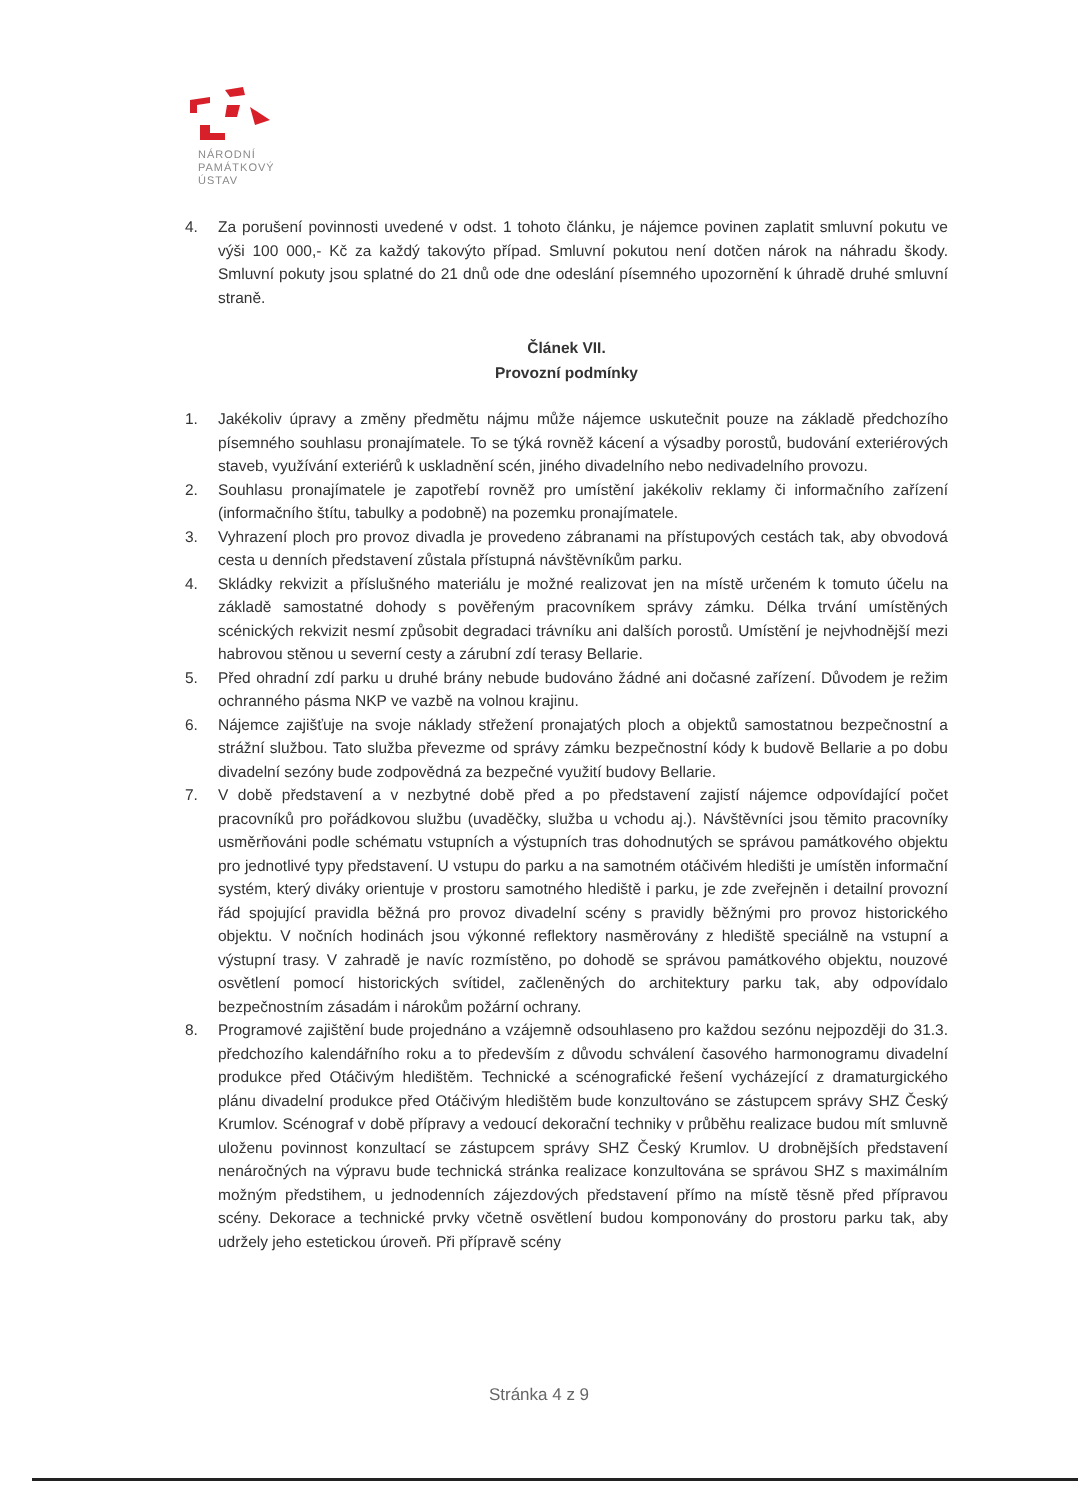NÁRODNÍ
PAMÁTKOVÝ
ÚSTAV
4. Za porušení povinnosti uvedené v odst. 1 tohoto článku, je nájemce povinen zaplatit smluvní pokutu ve výši 100 000,- Kč za každý takovýto případ. Smluvní pokutou není dotčen nárok na náhradu škody. Smluvní pokuty jsou splatné do 21 dnů ode dne odeslání písemného upozornění k úhradě druhé smluvní straně.
Článek VII.
Provozní podmínky
1. Jakékoliv úpravy a změny předmětu nájmu může nájemce uskutečnit pouze na základě předchozího písemného souhlasu pronajímatele. To se týká rovněž kácení a výsadby porostů, budování exteriérových staveb, využívání exteriérů k uskladnění scén, jiného divadelního nebo nedivadelního provozu.
2. Souhlasu pronajímatele je zapotřebí rovněž pro umístění jakékoliv reklamy či informačního zařízení (informačního štítu, tabulky a podobně) na pozemku pronajímatele.
3. Vyhrazení ploch pro provoz divadla je provedeno zábranami na přístupových cestách tak, aby obvodová cesta u denních představení zůstala přístupná návštěvníkům parku.
4. Skládky rekvizit a příslušného materiálu je možné realizovat jen na místě určeném k tomuto účelu na základě samostatné dohody s pověřeným pracovníkem správy zámku. Délka trvání umístěných scénických rekvizit nesmí způsobit degradaci trávníku ani dalších porostů. Umístění je nejvhodnější mezi habrovou stěnou u severní cesty a zárubní zdí terasy Bellarie.
5. Před ohradní zdí parku u druhé brány nebude budováno žádné ani dočasné zařízení. Důvodem je režim ochranného pásma NKP ve vazbě na volnou krajinu.
6. Nájemce zajišťuje na svoje náklady střežení pronajatých ploch a objektů samostatnou bezpečnostní a strážní službou. Tato služba převezme od správy zámku bezpečnostní kódy k budově Bellarie a po dobu divadelní sezóny bude zodpovědná za bezpečné využití budovy Bellarie.
7. V době představení a v nezbytné době před a po představení zajistí nájemce odpovídající počet pracovníků pro pořádkovou službu (uvaděčky, služba u vchodu aj.). Návštěvníci jsou těmito pracovníky usměrňováni podle schématu vstupních a výstupních tras dohodnutých se správou památkového objektu pro jednotlivé typy představení. U vstupu do parku a na samotném otáčivém hledišti je umístěn informační systém, který diváky orientuje v prostoru samotného hlediště i parku, je zde zveřejněn i detailní provozní řád spojující pravidla běžná pro provoz divadelní scény s pravidly běžnými pro provoz historického objektu. V nočních hodinách jsou výkonné reflektory nasměrovány z hlediště speciálně na vstupní a výstupní trasy. V zahradě je navíc rozmístěno, po dohodě se správou památkového objektu, nouzové osvětlení pomocí historických svítidel, začleněných do architektury parku tak, aby odpovídalo bezpečnostním zásadám i nárokům požární ochrany.
8. Programové zajištění bude projednáno a vzájemně odsouhlaseno pro každou sezónu nejpozději do 31.3. předchozího kalendářního roku a to především z důvodu schválení časového harmonogramu divadelní produkce před Otáčivým hledištěm. Technické a scénografické řešení vycházející z dramaturgického plánu divadelní produkce před Otáčivým hledištěm bude konzultováno se zástupcem správy SHZ Český Krumlov. Scénograf v době přípravy a vedoucí dekorační techniky v průběhu realizace budou mít smluvně uloženu povinnost konzultací se zástupcem správy SHZ Český Krumlov. U drobnějších představení nenáročných na výpravu bude technická stránka realizace konzultována se správou SHZ s maximálním možným předstihem, u jednodenních zájezdových představení přímo na místě těsně před přípravou scény. Dekorace a technické prvky včetně osvětlení budou komponovány do prostoru parku tak, aby udržely jeho estetickou úroveň. Při přípravě scény
Stránka 4 z 9